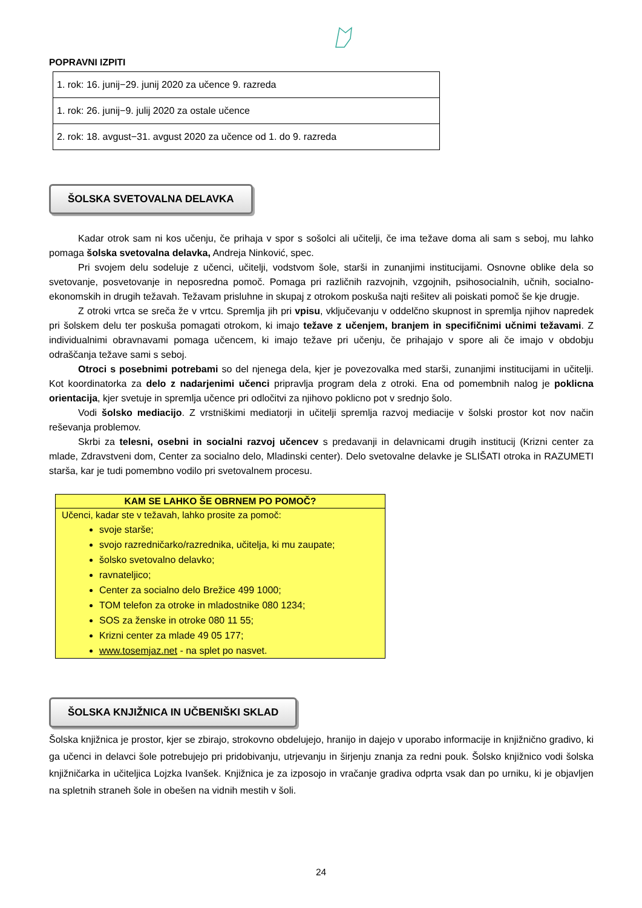POPRAVNI IZPITI
| 1. rok: 16. junij−29. junij 2020 za učence 9. razreda |
| 1. rok: 26. junij−9. julij 2020 za ostale učence |
| 2. rok: 18. avgust−31. avgust 2020 za učence od 1. do 9. razreda |
ŠOLSKA SVETOVALNA DELAVKA
Kadar otrok sam ni kos učenju, če prihaja v spor s sošolci ali učitelji, če ima težave doma ali sam s seboj, mu lahko pomaga šolska svetovalna delavka, Andreja Ninković, spec.
Pri svojem delu sodeluje z učenci, učitelji, vodstvom šole, starši in zunanjimi institucijami. Osnovne oblike dela so svetovanje, posvetovanje in neposredna pomoč. Pomaga pri različnih razvojnih, vzgojnih, psihosocialnih, učnih, socialno-ekonomskih in drugih težavah. Težavam prisluhne in skupaj z otrokom poskuša najti rešitev ali poiskati pomoč še kje drugje.
Z otroki vrtca se sreča že v vrtcu. Spremlja jih pri vpisu, vključevanju v oddelčno skupnost in spremlja njihov napredek pri šolskem delu ter poskuša pomagati otrokom, ki imajo težave z učenjem, branjem in specifičnimi učnimi težavami. Z individualnimi obravnavami pomaga učencem, ki imajo težave pri učenju, če prihajajo v spore ali če imajo v obdobju odraščanja težave sami s seboj.
Otroci s posebnimi potrebami so del njenega dela, kjer je povezovalka med starši, zunanjimi institucijami in učitelji. Kot koordinatorka za delo z nadarjenimi učenci pripravlja program dela z otroki. Ena od pomembnih nalog je poklicna orientacija, kjer svetuje in spremlja učence pri odločitvi za njihovo poklicno pot v srednjo šolo.
Vodi šolsko mediacijo. Z vrstniškimi mediatorji in učitelji spremlja razvoj mediacije v šolski prostor kot nov način reševanja problemov.
Skrbi za telesni, osebni in socialni razvoj učencev s predavanji in delavnicami drugih institucij (Krizni center za mlade, Zdravstveni dom, Center za socialno delo, Mladinski center). Delo svetovalne delavke je SLIŠATI otroka in RAZUMETI starša, kar je tudi pomembno vodilo pri svetovalnem procesu.
KAM SE LAHKO ŠE OBRNEM PO POMOČ?
Učenci, kadar ste v težavah, lahko prosite za pomoč:
svoje starše;
svojo razredničarko/razrednika, učitelja, ki mu zaupate;
šolsko svetovalno delavko;
ravnateljico;
Center za socialno delo Brežice 499 1000;
TOM telefon za otroke in mladostnike 080 1234;
SOS za ženske in otroke 080 11 55;
Krizni center za mlade 49 05 177;
www.tosemjaz.net - na splet po nasvet.
ŠOLSKA KNJIŽNICA IN UČBENIŠKI SKLAD
Šolska knjižnica je prostor, kjer se zbirajo, strokovno obdelujejo, hranijo in dajejo v uporabo informacije in knjižnično gradivo, ki ga učenci in delavci šole potrebujejo pri pridobivanju, utrjevanju in širjenju znanja za redni pouk. Šolsko knjižnico vodi šolska knjižničarka in učiteljica Lojzka Ivanšek. Knjižnica je za izposojo in vračanje gradiva odprta vsak dan po urniku, ki je objavljen na spletnih straneh šole in obešen na vidnih mestih v šoli.
24